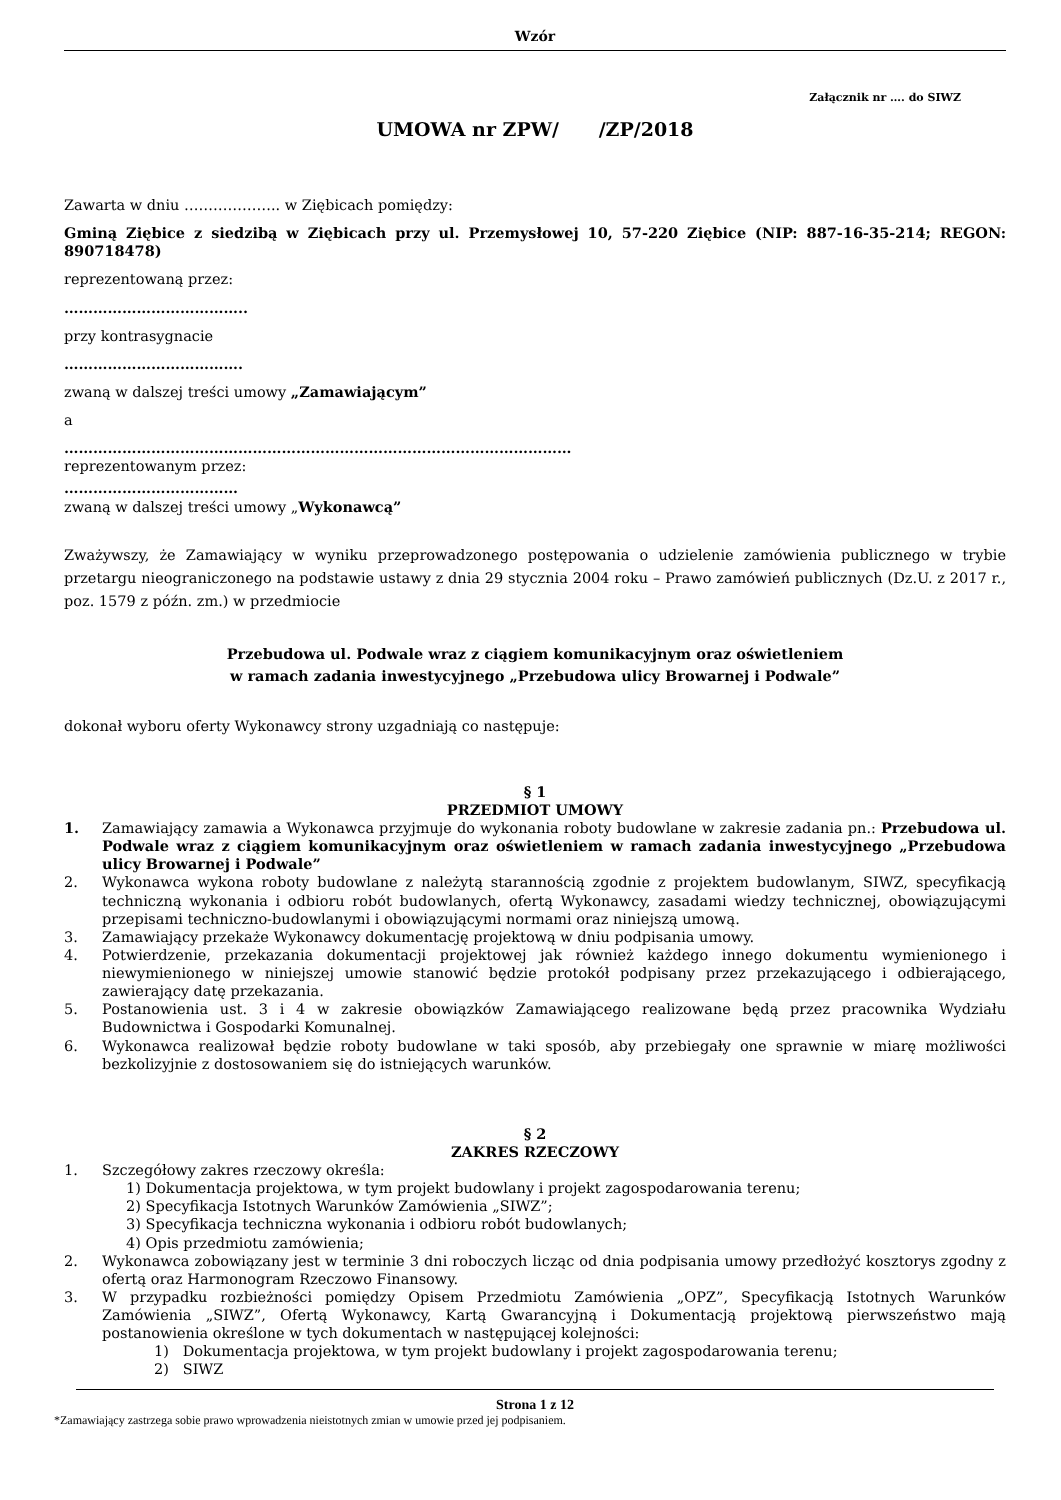Wzór
Załącznik nr …. do SIWZ
UMOWA nr ZPW/ /ZP/2018
Zawarta w dniu ……………….. w Ziębicach pomiędzy:
Gminą Ziębice z siedzibą w Ziębicach przy ul. Przemysłowej 10, 57-220 Ziębice (NIP: 887-16-35-214; REGON: 890718478)
reprezentowaną przez:
………………………………..
przy kontrasygnacie
……………………………….
zwaną w dalszej treści umowy „Zamawiającym”
a
……………………………………………………………………………………………
reprezentowanym przez:
………………………………
zwaną w dalszej treści umowy „Wykonawcą”
Zważywszy, że Zamawiający w wyniku przeprowadzonego postępowania o udzielenie zamówienia publicznego w trybie przetargu nieograniczonego na podstawie ustawy z dnia 29 stycznia 2004 roku – Prawo zamówień publicznych (Dz.U. z 2017 r., poz. 1579 z późn. zm.) w przedmiocie
Przebudowa ul. Podwale wraz z ciągiem komunikacyjnym oraz oświetleniem
w ramach zadania inwestycyjnego „Przebudowa ulicy Browarnej i Podwale”
dokonał wyboru oferty Wykonawcy strony uzgadniają co następuje:
§ 1
PRZEDMIOT UMOWY
1. Zamawiający zamawia a Wykonawca przyjmuje do wykonania roboty budowlane w zakresie zadania pn.: Przebudowa ul. Podwale wraz z ciągiem komunikacyjnym oraz oświetleniem w ramach zadania inwestycyjnego „Przebudowa ulicy Browarnej i Podwale”
2. Wykonawca wykona roboty budowlane z należytą starannością zgodnie z projektem budowlanym, SIWZ, specyfikacją techniczną wykonania i odbioru robót budowlanych, ofertą Wykonawcy, zasadami wiedzy technicznej, obowiązującymi przepisami techniczno-budowlanymi i obowiązującymi normami oraz niniejszą umową.
3. Zamawiający przekaże Wykonawcy dokumentację projektową w dniu podpisania umowy.
4. Potwierdzenie, przekazania dokumentacji projektowej jak również każdego innego dokumentu wymienionego i niewymienionego w niniejszej umowie stanowić będzie protokół podpisany przez przekazującego i odbierającego, zawierający datę przekazania.
5. Postanowienia ust. 3 i 4 w zakresie obowiązków Zamawiającego realizowane będą przez pracownika Wydziału Budownictwa i Gospodarki Komunalnej.
6. Wykonawca realizował będzie roboty budowlane w taki sposób, aby przebiegały one sprawnie w miarę możliwości bezkolizyjnie z dostosowaniem się do istniejących warunków.
§ 2
ZAKRES RZECZOWY
1. Szczegółowy zakres rzeczowy określa:
1) Dokumentacja projektowa, w tym projekt budowlany i projekt zagospodarowania terenu;
2) Specyfikacja Istotnych Warunków Zamówienia „SIWZ”;
3) Specyfikacja techniczna wykonania i odbioru robót budowlanych;
4) Opis przedmiotu zamówienia;
2. Wykonawca zobowiązany jest w terminie 3 dni roboczych licząc od dnia podpisania umowy przedłożyć kosztorys zgodny z ofertą oraz Harmonogram Rzeczowo Finansowy.
3. W przypadku rozbieżności pomiędzy Opisem Przedmiotu Zamówienia „OPZ”, Specyfikacją Istotnych Warunków Zamówienia „SIWZ”, Ofertą Wykonawcy, Kartą Gwarancyjną i Dokumentacją projektową pierwszeństwo mają postanowienia określone w tych dokumentach w następującej kolejności:
1) Dokumentacja projektowa, w tym projekt budowlany i projekt zagospodarowania terenu;
2) SIWZ
Strona 1 z 12
*Zamawiający zastrzega sobie prawo wprowadzenia nieistotnych zmian w umowie przed jej podpisaniem.